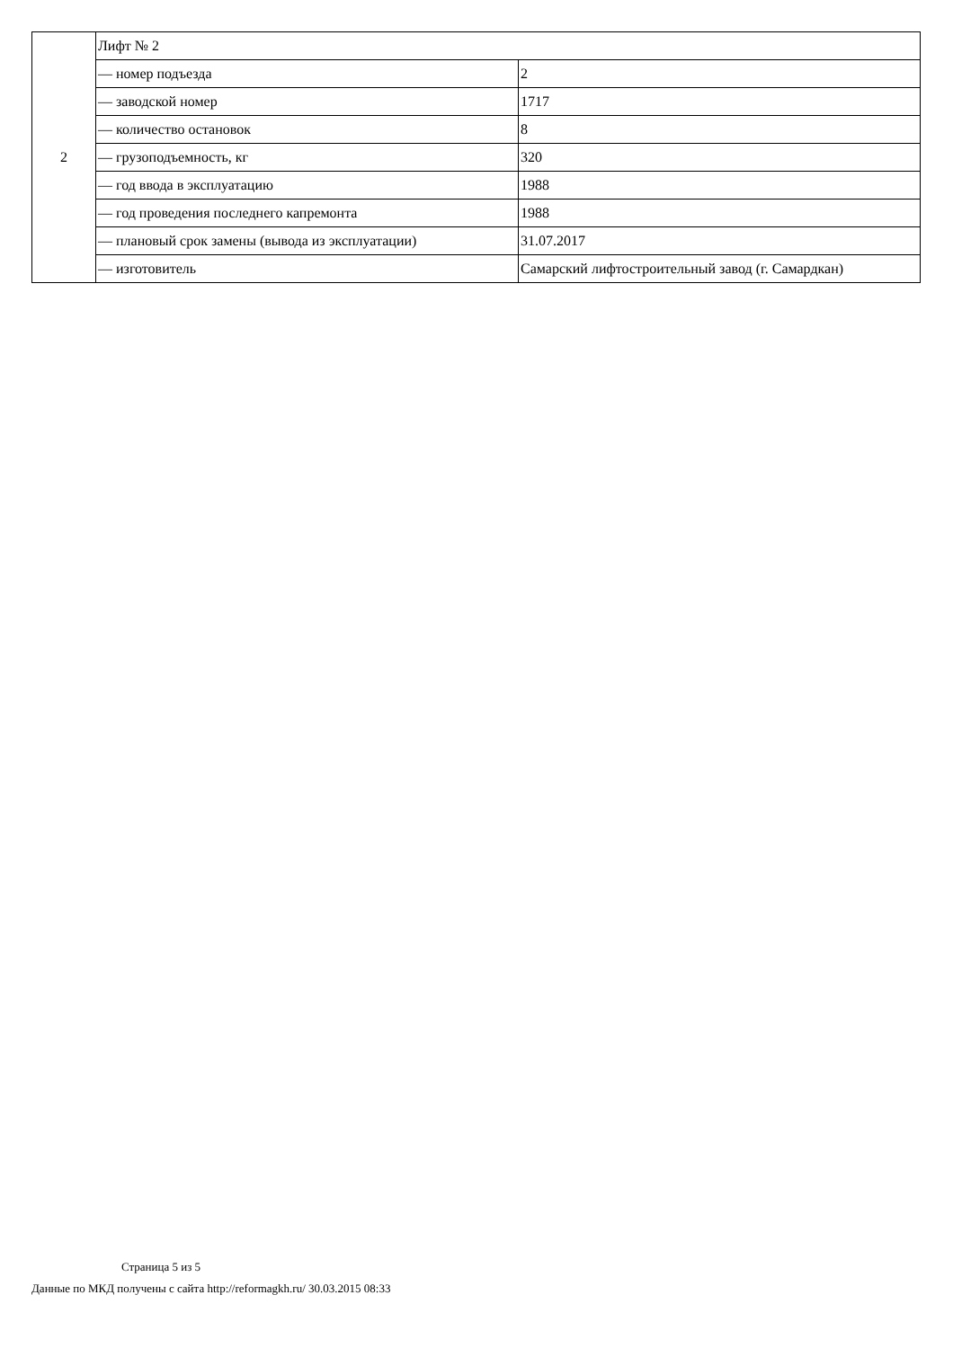| 2 | Лифт № 2 | |
| | — номер подъезда | 2 |
| | — заводской номер | 1717 |
| | — количество остановок | 8 |
| | — грузоподъемность, кг | 320 |
| | — год ввода в эксплуатацию | 1988 |
| | — год проведения последнего капремонта | 1988 |
| | — плановый срок замены (вывода из эксплуатации) | 31.07.2017 |
| | — изготовитель | Самарский лифтостроительный завод (г. Самардкан) |
Страница 5 из 5
Данные по МКД получены с сайта http://reformagkh.ru/ 30.03.2015 08:33